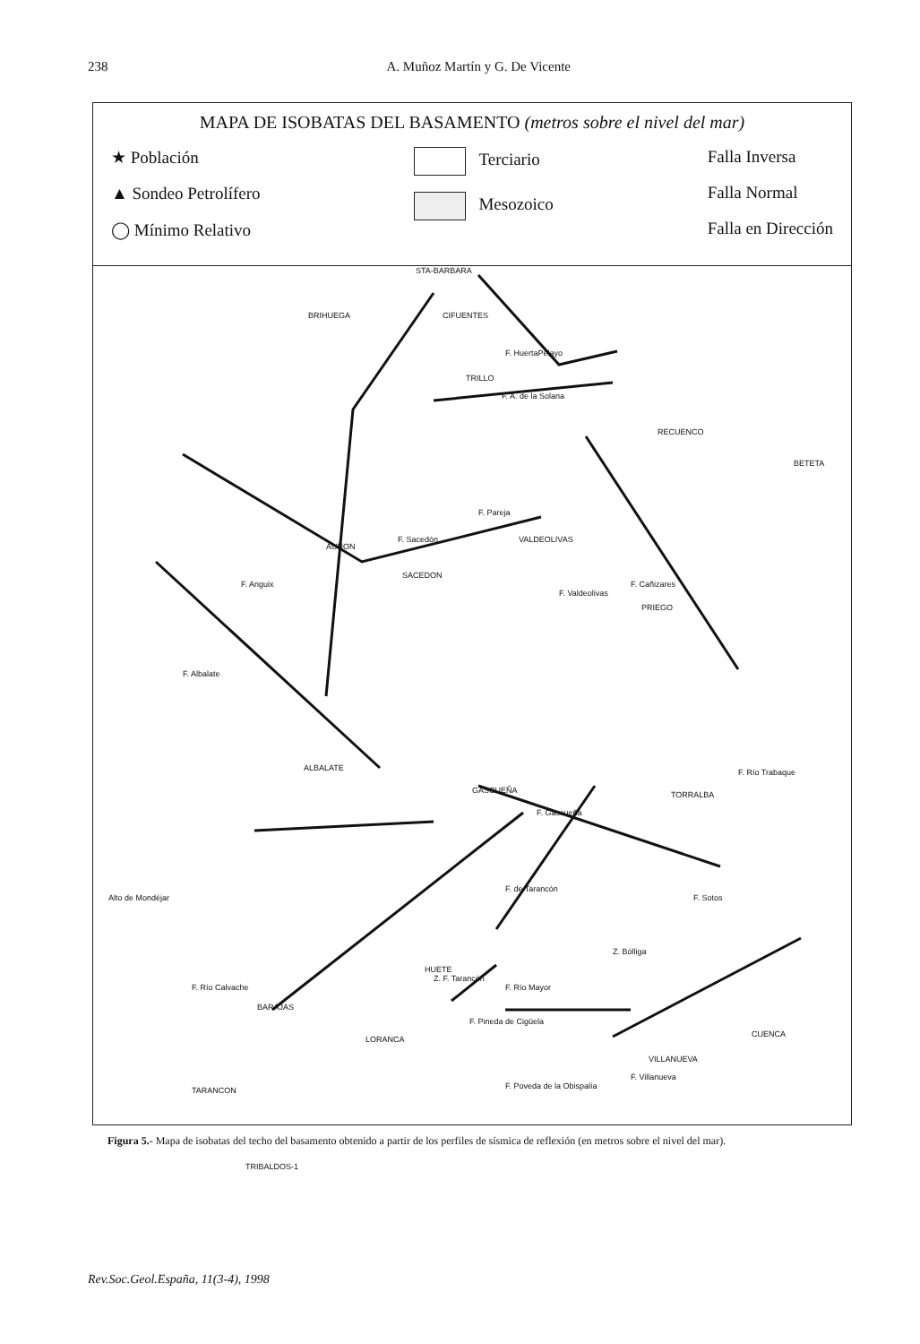238 A. Muñoz Martín y G. De Vicente
MAPA DE ISOBATAS DEL BASAMENTO (metros sobre el nivel del mar)
★ Población
▲ Sondeo Petrolífero
◯ Mínimo Relativo
Terciario
Mesozoico
Falla Inversa
Falla Normal
Falla en Dirección
STA-BARBARA
BRIHUEGA CIFUENTES
F. HuertaPelayo
TRILLO
F. A. de la Solana
RECUENCO
BETETA
AUÑON
F. Sacedón
F. Pareja
VALDEOLIVAS
F. Valdeolivas
SACEDON
F. Anguix F. Cañizares
PRIEGO
F. Albalate
ALBALATE
GASCUEÑA
F. Gascueña
F. Río Trabaque
TORRALBA
Alto de Mondéjar
F. de Tarancón
F. Sotos
Z. Bólliga
F. Río Calvache
BARAJAS
Z. F. Tarancón
HUETE
F. Río Mayor
F. Pineda de Cigüela
LORANCA
CUENCA
VILLANUEVA
F. Villanueva
TARANCON F. Poveda de la Obispalía
TRIBALDOS-1
Figura 5.- Mapa de isobatas del techo del basamento obtenido a partir de los perfiles de sísmica de reflexión (en metros sobre el nivel del mar).
Rev.Soc.Geol.España, 11(3-4), 1998